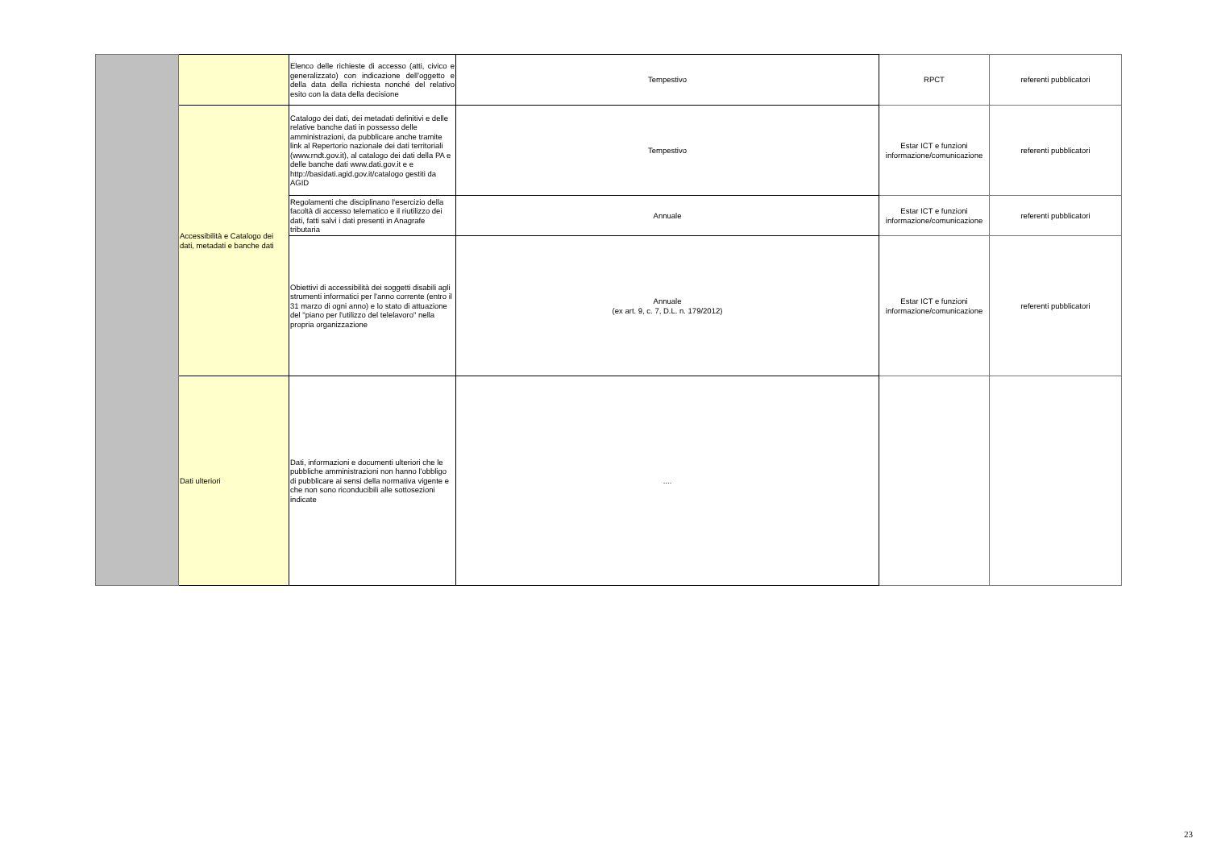| | | Elenco delle richieste di accesso (atti, civico e generalizzato) con indicazione dell'oggetto e della data della richiesta nonché del relativo esito con la data della decisione | Tempestivo | RPCT | referenti pubblicatori |
| | Accessibilità e Catalogo dei dati, metadati e banche dati | Catalogo dei dati, dei metadati definitivi e delle relative banche dati in possesso delle amministrazioni, da pubblicare anche tramite link al Repertorio nazionale dei dati territoriali (www.rndt.gov.it), al catalogo dei dati della PA e delle banche dati www.dati.gov.it e e http://basidati.agid.gov.it/catalogo gestiti da AGID | Tempestivo | Estar ICT e funzioni informazione/comunicazione | referenti pubblicatori |
| | | Regolamenti che disciplinano l'esercizio della facoltà di accesso telematico e il riutilizzo dei dati, fatti salvi i dati presenti in Anagrafe tributaria | Annuale | Estar ICT e funzioni informazione/comunicazione | referenti pubblicatori |
| | | Obiettivi di accessibilità dei soggetti disabili agli strumenti informatici per l'anno corrente (entro il 31 marzo di ogni anno) e lo stato di attuazione del "piano per l'utilizzo del telelavoro" nella propria organizzazione | Annuale (ex art. 9, c. 7, D.L. n. 179/2012) | Estar ICT e funzioni informazione/comunicazione | referenti pubblicatori |
| | Dati ulteriori | Dati, informazioni e documenti ulteriori che le pubbliche amministrazioni non hanno l'obbligo di pubblicare ai sensi della normativa vigente e che non sono riconducibili alle sottosezioni indicate | .... | | |
23